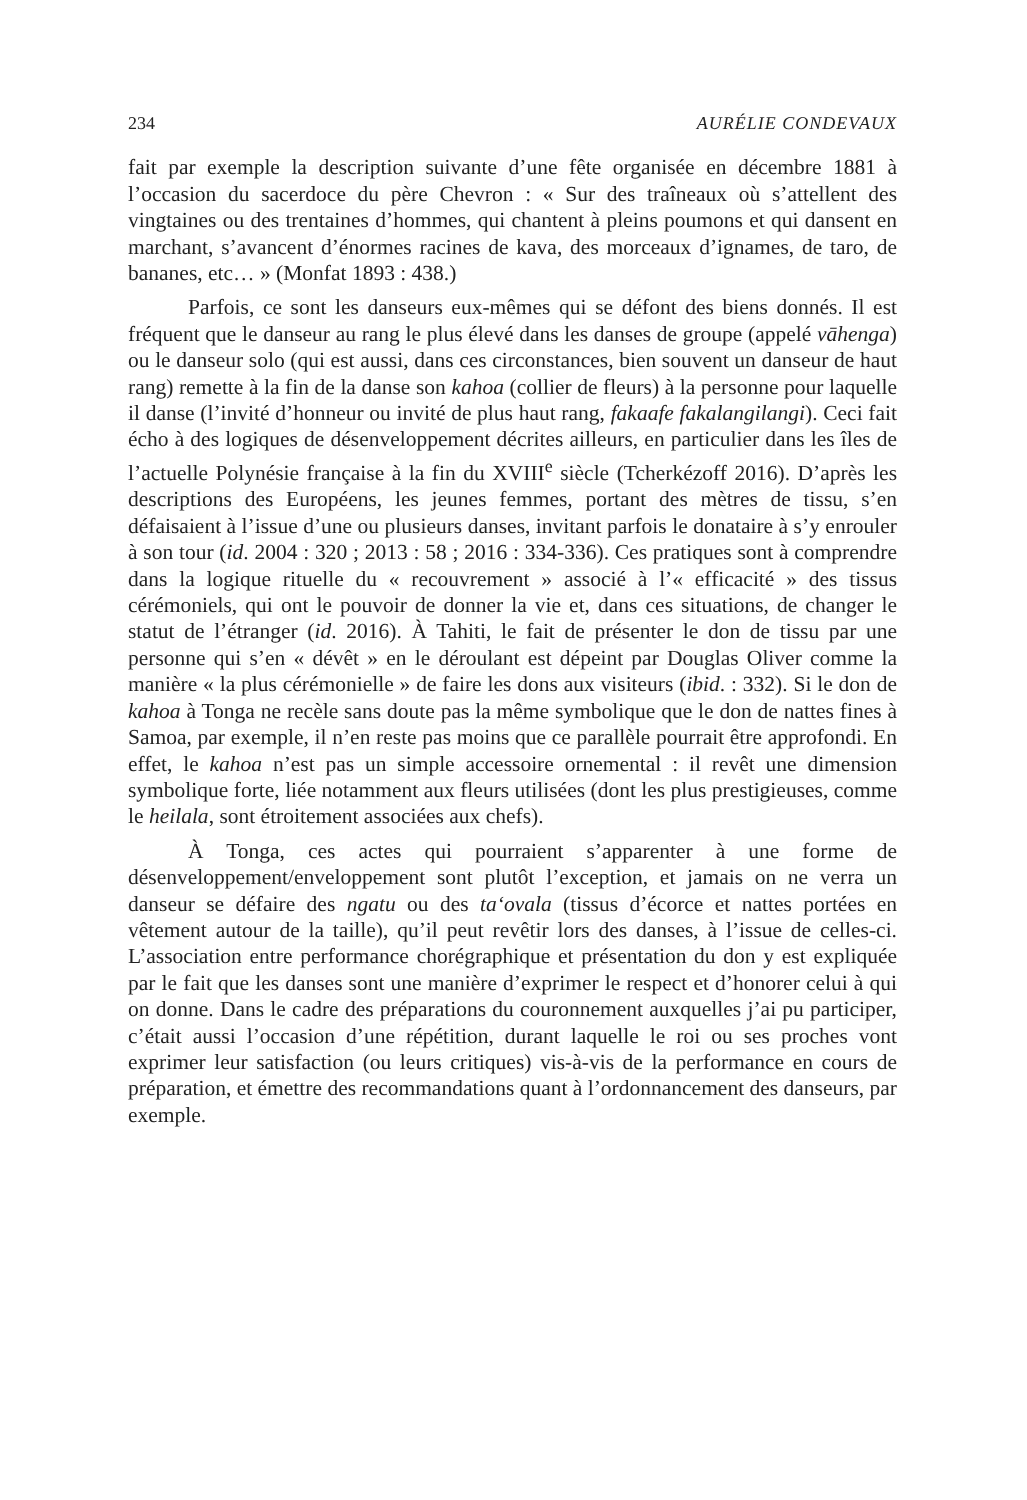234 AURÉLIE CONDEVAUX
fait par exemple la description suivante d’une fête organisée en décembre 1881 à l’occasion du sacerdoce du père Chevron : « Sur des traîneaux où s’attellent des vingtaines ou des trentaines d’hommes, qui chantent à pleins poumons et qui dansent en marchant, s’avancent d’énormes racines de kava, des morceaux d’ignames, de taro, de bananes, etc… » (Monfat 1893 : 438.)
Parfois, ce sont les danseurs eux-mêmes qui se défont des biens donnés. Il est fréquent que le danseur au rang le plus élevé dans les danses de groupe (appelé vāhenga) ou le danseur solo (qui est aussi, dans ces circonstances, bien souvent un danseur de haut rang) remette à la fin de la danse son kahoa (collier de fleurs) à la personne pour laquelle il danse (l’invité d’honneur ou invité de plus haut rang, fakaafe fakalangilangi). Ceci fait écho à des logiques de désenveloppement décrites ailleurs, en particulier dans les îles de l’actuelle Polynésie française à la fin du XVIII<sup>e</sup> siècle (Tcherkézoff 2016). D’après les descriptions des Européens, les jeunes femmes, portant des mètres de tissu, s’en défaisaient à l’issue d’une ou plusieurs danses, invitant parfois le donataire à s’y enrouler à son tour (id. 2004 : 320 ; 2013 : 58 ; 2016 : 334-336). Ces pratiques sont à comprendre dans la logique rituelle du « recouvrement » associé à l’« efficacité » des tissus cérémoniels, qui ont le pouvoir de donner la vie et, dans ces situations, de changer le statut de l’étranger (id. 2016). À Tahiti, le fait de présenter le don de tissu par une personne qui s’en « dévêt » en le déroulant est dépeint par Douglas Oliver comme la manière « la plus cérémonielle » de faire les dons aux visiteurs (ibid. : 332). Si le don de kahoa à Tonga ne recèle sans doute pas la même symbolique que le don de nattes fines à Samoa, par exemple, il n’en reste pas moins que ce parallèle pourrait être approfondi. En effet, le kahoa n’est pas un simple accessoire ornemental : il revêt une dimension symbolique forte, liée notamment aux fleurs utilisées (dont les plus prestigieuses, comme le heilala, sont étroitement associées aux chefs).
À Tonga, ces actes qui pourraient s’apparenter à une forme de désenveloppement/enveloppement sont plutôt l’exception, et jamais on ne verra un danseur se défaire des ngatu ou des ta‘ovala (tissus d’écorce et nattes portées en vêtement autour de la taille), qu’il peut revêtir lors des danses, à l’issue de celles-ci. L’association entre performance chorégraphique et présentation du don y est expliquée par le fait que les danses sont une manière d’exprimer le respect et d’honorer celui à qui on donne. Dans le cadre des préparations du couronnement auxquelles j’ai pu participer, c’était aussi l’occasion d’une répétition, durant laquelle le roi ou ses proches vont exprimer leur satisfaction (ou leurs critiques) vis-à-vis de la performance en cours de préparation, et émettre des recommandations quant à l’ordonnancement des danseurs, par exemple.